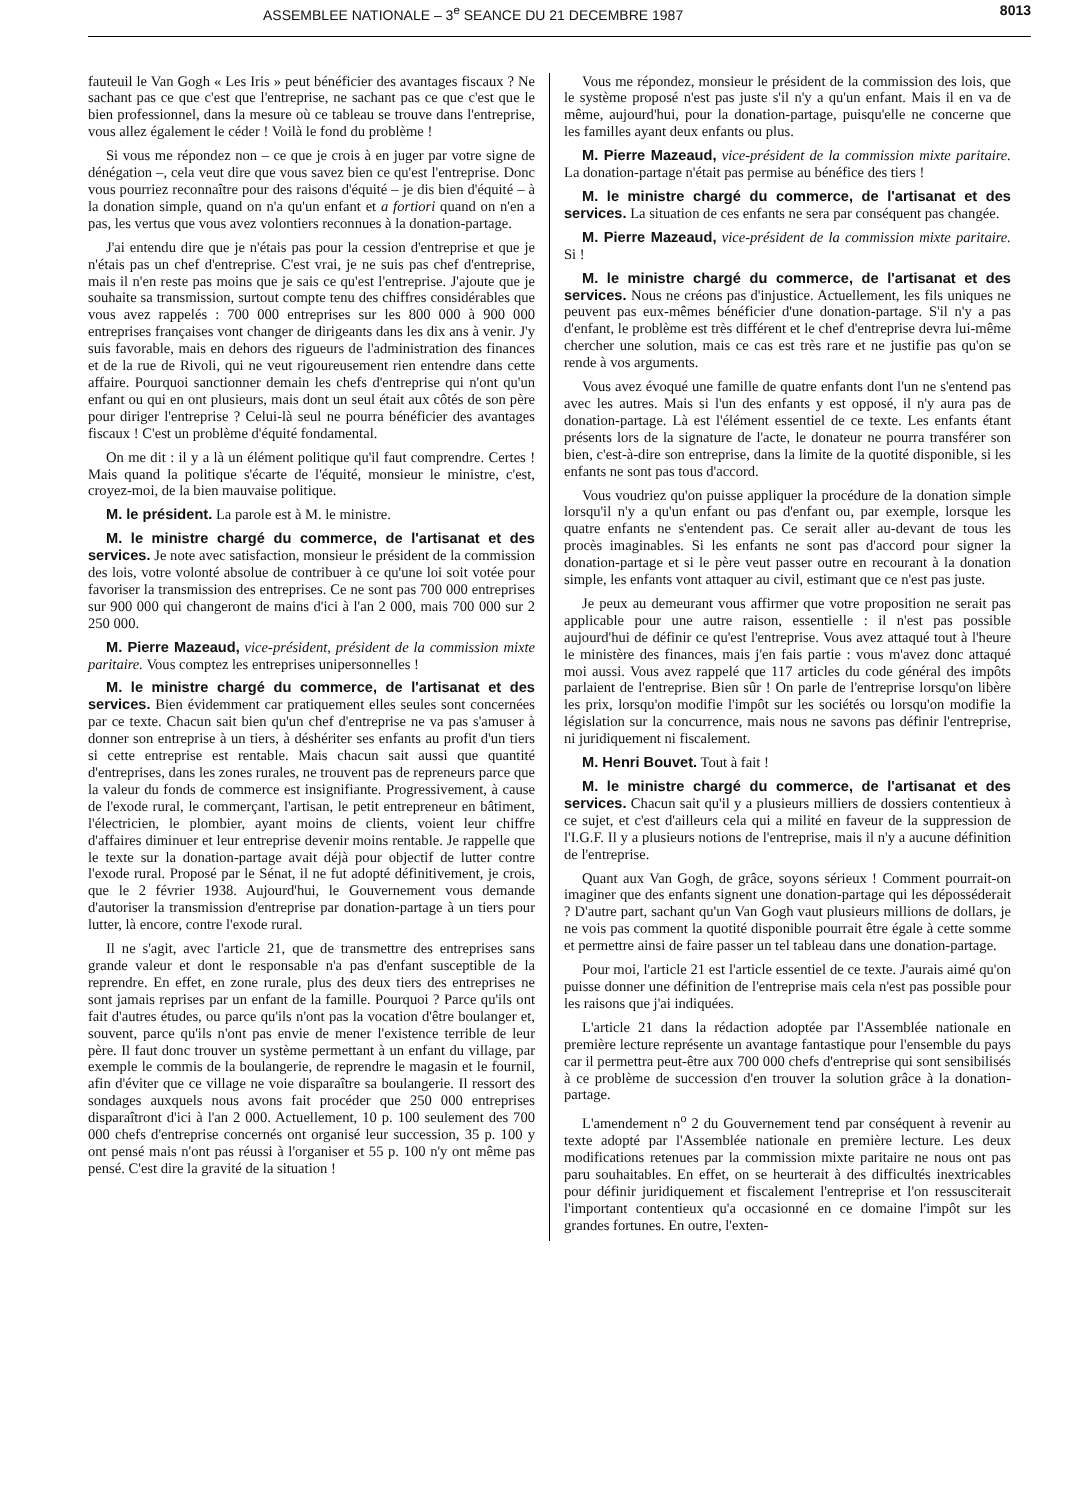ASSEMBLEE NATIONALE – 3<sup>e</sup> SEANCE DU 21 DECEMBRE 1987 8013
fauteuil le Van Gogh « Les Iris » peut bénéficier des avantages fiscaux ? Ne sachant pas ce que c'est que l'entreprise, ne sachant pas ce que c'est que le bien professionnel, dans la mesure où ce tableau se trouve dans l'entreprise, vous allez également le céder ! Voilà le fond du problème !
Si vous me répondez non – ce que je crois à en juger par votre signe de dénégation –, cela veut dire que vous savez bien ce qu'est l'entreprise. Donc vous pourriez reconnaître pour des raisons d'équité – je dis bien d'équité – à la donation simple, quand on n'a qu'un enfant et a fortiori quand on n'en a pas, les vertus que vous avez volontiers reconnues à la donation-partage.
J'ai entendu dire que je n'étais pas pour la cession d'entreprise et que je n'étais pas un chef d'entreprise. C'est vrai, je ne suis pas chef d'entreprise, mais il n'en reste pas moins que je sais ce qu'est l'entreprise. J'ajoute que je souhaite sa transmission, surtout compte tenu des chiffres considérables que vous avez rappelés : 700 000 entreprises sur les 800 000 à 900 000 entreprises françaises vont changer de dirigeants dans les dix ans à venir. J'y suis favorable, mais en dehors des rigueurs de l'administration des finances et de la rue de Rivoli, qui ne veut rigoureusement rien entendre dans cette affaire. Pourquoi sanctionner demain les chefs d'entreprise qui n'ont qu'un enfant ou qui en ont plusieurs, mais dont un seul était aux côtés de son père pour diriger l'entreprise ? Celui-là seul ne pourra bénéficier des avantages fiscaux ! C'est un problème d'équité fondamental.
On me dit : il y a là un élément politique qu'il faut comprendre. Certes ! Mais quand la politique s'écarte de l'équité, monsieur le ministre, c'est, croyez-moi, de la bien mauvaise politique.
M. le président. La parole est à M. le ministre.
M. le ministre chargé du commerce, de l'artisanat et des services. Je note avec satisfaction, monsieur le président de la commission des lois, votre volonté absolue de contribuer à ce qu'une loi soit votée pour favoriser la transmission des entreprises. Ce ne sont pas 700 000 entreprises sur 900 000 qui changeront de mains d'ici à l'an 2 000, mais 700 000 sur 2 250 000.
M. Pierre Mazeaud, vice-président, président de la commission mixte paritaire. Vous comptez les entreprises unipersonnelles !
M. le ministre chargé du commerce, de l'artisanat et des services. Bien évidemment car pratiquement elles seules sont concernées par ce texte. Chacun sait bien qu'un chef d'entreprise ne va pas s'amuser à donner son entreprise à un tiers, à déshériter ses enfants au profit d'un tiers si cette entreprise est rentable. Mais chacun sait aussi que quantité d'entreprises, dans les zones rurales, ne trouvent pas de repreneurs parce que la valeur du fonds de commerce est insignifiante. Progressivement, à cause de l'exode rural, le commerçant, l'artisan, le petit entrepreneur en bâtiment, l'électricien, le plombier, ayant moins de clients, voient leur chiffre d'affaires diminuer et leur entreprise devenir moins rentable. Je rappelle que le texte sur la donation-partage avait déjà pour objectif de lutter contre l'exode rural. Proposé par le Sénat, il ne fut adopté définitivement, je crois, que le 2 février 1938. Aujourd'hui, le Gouvernement vous demande d'autoriser la transmission d'entreprise par donation-partage à un tiers pour lutter, là encore, contre l'exode rural.
Il ne s'agit, avec l'article 21, que de transmettre des entreprises sans grande valeur et dont le responsable n'a pas d'enfant susceptible de la reprendre. En effet, en zone rurale, plus des deux tiers des entreprises ne sont jamais reprises par un enfant de la famille. Pourquoi ? Parce qu'ils ont fait d'autres études, ou parce qu'ils n'ont pas la vocation d'être boulanger et, souvent, parce qu'ils n'ont pas envie de mener l'existence terrible de leur père. Il faut donc trouver un système permettant à un enfant du village, par exemple le commis de la boulangerie, de reprendre le magasin et le fournil, afin d'éviter que ce village ne voie disparaître sa boulangerie. Il ressort des sondages auxquels nous avons fait procéder que 250 000 entreprises disparaîtront d'ici à l'an 2 000. Actuellement, 10 p. 100 seulement des 700 000 chefs d'entreprise concernés ont organisé leur succession, 35 p. 100 y ont pensé mais n'ont pas réussi à l'organiser et 55 p. 100 n'y ont même pas pensé. C'est dire la gravité de la situation !
Vous me répondez, monsieur le président de la commission des lois, que le système proposé n'est pas juste s'il n'y a qu'un enfant. Mais il en va de même, aujourd'hui, pour la donation-partage, puisqu'elle ne concerne que les familles ayant deux enfants ou plus.
M. Pierre Mazeaud, vice-président de la commission mixte paritaire. La donation-partage n'était pas permise au bénéfice des tiers !
M. le ministre chargé du commerce, de l'artisanat et des services. La situation de ces enfants ne sera par conséquent pas changée.
M. Pierre Mazeaud, vice-président de la commission mixte paritaire. Si !
M. le ministre chargé du commerce, de l'artisanat et des services. Nous ne créons pas d'injustice. Actuellement, les fils uniques ne peuvent pas eux-mêmes bénéficier d'une donation-partage. S'il n'y a pas d'enfant, le problème est très différent et le chef d'entreprise devra lui-même chercher une solution, mais ce cas est très rare et ne justifie pas qu'on se rende à vos arguments.
Vous avez évoqué une famille de quatre enfants dont l'un ne s'entend pas avec les autres. Mais si l'un des enfants y est opposé, il n'y aura pas de donation-partage. Là est l'élément essentiel de ce texte. Les enfants étant présents lors de la signature de l'acte, le donateur ne pourra transférer son bien, c'est-à-dire son entreprise, dans la limite de la quotité disponible, si les enfants ne sont pas tous d'accord.
Vous voudriez qu'on puisse appliquer la procédure de la donation simple lorsqu'il n'y a qu'un enfant ou pas d'enfant ou, par exemple, lorsque les quatre enfants ne s'entendent pas. Ce serait aller au-devant de tous les procès imaginables. Si les enfants ne sont pas d'accord pour signer la donation-partage et si le père veut passer outre en recourant à la donation simple, les enfants vont attaquer au civil, estimant que ce n'est pas juste.
Je peux au demeurant vous affirmer que votre proposition ne serait pas applicable pour une autre raison, essentielle : il n'est pas possible aujourd'hui de définir ce qu'est l'entreprise. Vous avez attaqué tout à l'heure le ministère des finances, mais j'en fais partie : vous m'avez donc attaqué moi aussi. Vous avez rappelé que 117 articles du code général des impôts parlaient de l'entreprise. Bien sûr ! On parle de l'entreprise lorsqu'on libère les prix, lorsqu'on modifie l'impôt sur les sociétés ou lorsqu'on modifie la législation sur la concurrence, mais nous ne savons pas définir l'entreprise, ni juridiquement ni fiscalement.
M. Henri Bouvet. Tout à fait !
M. le ministre chargé du commerce, de l'artisanat et des services. Chacun sait qu'il y a plusieurs milliers de dossiers contentieux à ce sujet, et c'est d'ailleurs cela qui a milité en faveur de la suppression de l'I.G.F. Il y a plusieurs notions de l'entreprise, mais il n'y a aucune définition de l'entreprise.
Quant aux Van Gogh, de grâce, soyons sérieux ! Comment pourrait-on imaginer que des enfants signent une donation-partage qui les déposséderait ? D'autre part, sachant qu'un Van Gogh vaut plusieurs millions de dollars, je ne vois pas comment la quotité disponible pourrait être égale à cette somme et permettre ainsi de faire passer un tel tableau dans une donation-partage.
Pour moi, l'article 21 est l'article essentiel de ce texte. J'aurais aimé qu'on puisse donner une définition de l'entreprise mais cela n'est pas possible pour les raisons que j'ai indiquées.
L'article 21 dans la rédaction adoptée par l'Assemblée nationale en première lecture représente un avantage fantastique pour l'ensemble du pays car il permettra peut-être aux 700 000 chefs d'entreprise qui sont sensibilisés à ce problème de succession d'en trouver la solution grâce à la donation-partage.
L'amendement n<sup>o</sup> 2 du Gouvernement tend par conséquent à revenir au texte adopté par l'Assemblée nationale en première lecture. Les deux modifications retenues par la commission mixte paritaire ne nous ont pas paru souhaitables. En effet, on se heurterait à des difficultés inextricables pour définir juridiquement et fiscalement l'entreprise et l'on ressusciterait l'important contentieux qu'a occasionné en ce domaine l'impôt sur les grandes fortunes. En outre, l'exten-